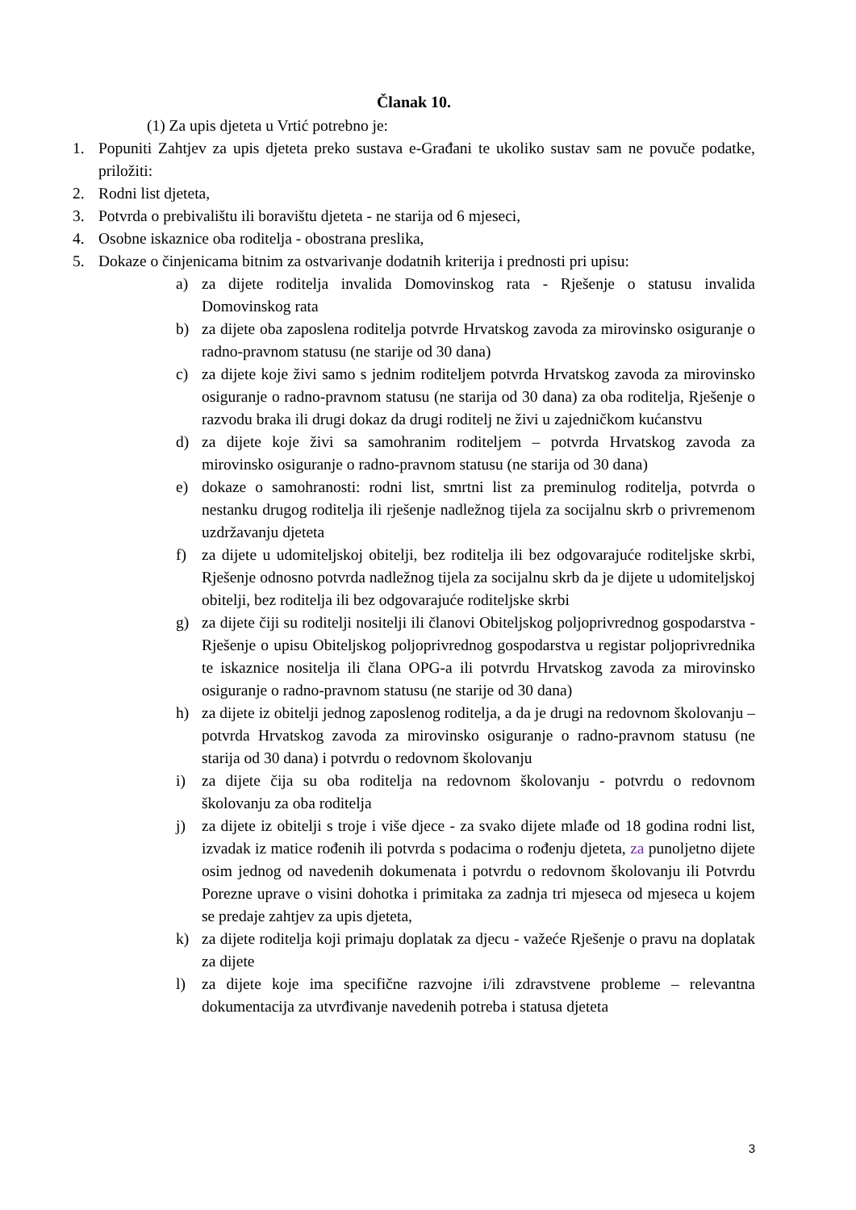Članak 10.
(1) Za upis djeteta u Vrtić potrebno je:
1. Popuniti Zahtjev za upis djeteta preko sustava e-Građani te ukoliko sustav sam ne povuče podatke, priložiti:
2. Rodni list djeteta,
3. Potvrda o prebivalištu ili boravištu djeteta - ne starija od 6 mjeseci,
4. Osobne iskaznice oba roditelja - obostrana preslika,
5. Dokaze o činjenicama bitnim za ostvarivanje dodatnih kriterija i prednosti pri upisu:
a) za dijete roditelja invalida Domovinskog rata - Rješenje o statusu invalida Domovinskog rata
b) za dijete oba zaposlena roditelja potvrde Hrvatskog zavoda za mirovinsko osiguranje o radno-pravnom statusu (ne starije od 30 dana)
c) za dijete koje živi samo s jednim roditeljem potvrda Hrvatskog zavoda za mirovinsko osiguranje o radno-pravnom statusu (ne starija od 30 dana) za oba roditelja, Rješenje o razvodu braka ili drugi dokaz da drugi roditelj ne živi u zajedničkom kućanstvu
d) za dijete koje živi sa samohranim roditeljem – potvrda Hrvatskog zavoda za mirovinsko osiguranje o radno-pravnom statusu (ne starija od 30 dana)
e) dokaze o samohranosti: rodni list, smrtni list za preminulog roditelja, potvrda o nestanku drugog roditelja ili rješenje nadležnog tijela za socijalnu skrb o privremenom uzdržavanju djeteta
f) za dijete u udomiteljskoj obitelji, bez roditelja ili bez odgovarajuće roditeljske skrbi, Rješenje odnosno potvrda nadležnog tijela za socijalnu skrb da je dijete u udomiteljskoj obitelji, bez roditelja ili bez odgovarajuće roditeljske skrbi
g) za dijete čiji su roditelji nositelji ili članovi Obiteljskog poljoprivrednog gospodarstva - Rješenje o upisu Obiteljskog poljoprivrednog gospodarstva u registar poljoprivrednika te iskaznice nositelja ili člana OPG-a ili potvrdu Hrvatskog zavoda za mirovinsko osiguranje o radno-pravnom statusu (ne starije od 30 dana)
h) za dijete iz obitelji jednog zaposlenog roditelja, a da je drugi na redovnom školovanju – potvrda Hrvatskog zavoda za mirovinsko osiguranje o radno-pravnom statusu (ne starija od 30 dana) i potvrdu o redovnom školovanju
i) za dijete čija su oba roditelja na redovnom školovanju - potvrdu o redovnom školovanju za oba roditelja
j) za dijete iz obitelji s troje i više djece - za svako dijete mlađe od 18 godina rodni list, izvadak iz matice rođenih ili potvrda s podacima o rođenju djeteta, za punoljetno dijete osim jednog od navedenih dokumenata i potvrdu o redovnom školovanju ili Potvrdu Porezne uprave o visini dohotka i primitaka za zadnja tri mjeseca od mjeseca u kojem se predaje zahtjev za upis djeteta,
k) za dijete roditelja koji primaju doplatak za djecu - važeće Rješenje o pravu na doplatak za dijete
l) za dijete koje ima specifične razvojne i/ili zdravstvene probleme – relevantna dokumentacija za utvrđivanje navedenih potreba i statusa djeteta
3